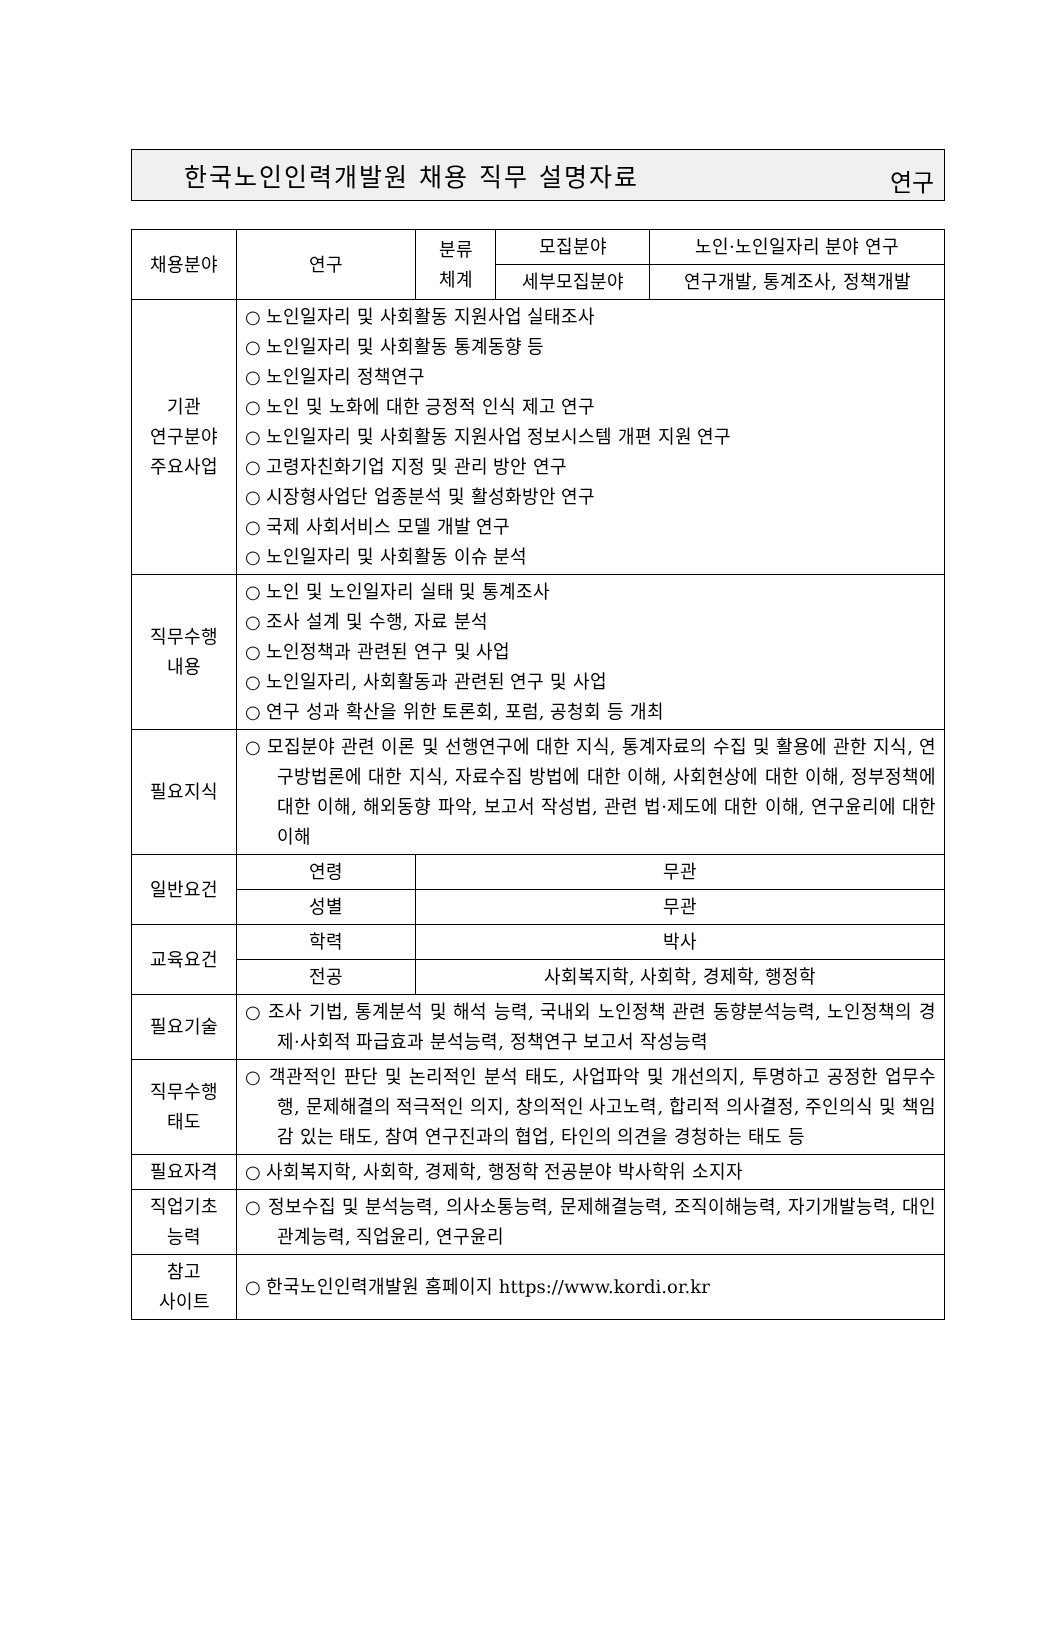한국노인인력개발원 채용 직무 설명자료
연구
| 채용분야 | 연구 | 분류 체계 | 모집분야 | 노인·노인일자리 분야 연구 |
| | | | 세부모집분야 | 연구개발, 통계조사, 정책개발 |
| 기관 연구분야 주요사업 | ○ 노인일자리 및 사회활동 지원사업 실태조사 ○ 노인일자리 및 사회활동 통계동향 등 ○ 노인일자리 정책연구 ○ 노인 및 노화에 대한 긍정적 인식 제고 연구 ○ 노인일자리 및 사회활동 지원사업 정보시스템 개편 지원 연구 ○ 고령자친화기업 지정 및 관리 방안 연구 ○ 시장형사업단 업종분석 및 활성화방안 연구 ○ 국제 사회서비스 모델 개발 연구 ○ 노인일자리 및 사회활동 이슈 분석 | | | |
| 직무수행 내용 | ○ 노인 및 노인일자리 실태 및 통계조사 ○ 조사 설계 및 수행, 자료 분석 ○ 노인정책과 관련된 연구 및 사업 ○ 노인일자리, 사회활동과 관련된 연구 및 사업 ○ 연구 성과 확산을 위한 토론회, 포럼, 공청회 등 개최 | | | |
| 필요지식 | ○ 모집분야 관련 이론 및 선행연구에 대한 지식, 통계자료의 수집 및 활용에 관한 지식, 연구방법론에 대한 지식, 자료수집 방법에 대한 이해, 사회현상에 대한 이해, 정부정책에 대한 이해, 해외동향 파악, 보고서 작성법, 관련 법·제도에 대한 이해, 연구윤리에 대한 이해 | | | |
| 일반요건 | 연령 | 무관 | | |
| | 성별 | 무관 | | |
| 교육요건 | 학력 | 박사 | | |
| | 전공 | 사회복지학, 사회학, 경제학, 행정학 | | |
| 필요기술 | ○ 조사 기법, 통계분석 및 해석 능력, 국내외 노인정책 관련 동향분석능력, 노인정책의 경제·사회적 파급효과 분석능력, 정책연구 보고서 작성능력 | | | |
| 직무수행 태도 | ○ 객관적인 판단 및 논리적인 분석 태도, 사업파악 및 개선의지, 투명하고 공정한 업무수행, 문제해결의 적극적인 의지, 창의적인 사고노력, 합리적 의사결정, 주인의식 및 책임감 있는 태도, 참여 연구진과의 협업, 타인의 의견을 경청하는 태도 등 | | | |
| 필요자격 | ○ 사회복지학, 사회학, 경제학, 행정학 전공분야 박사학위 소지자 | | | |
| 직업기초 능력 | ○ 정보수집 및 분석능력, 의사소통능력, 문제해결능력, 조직이해능력, 자기개발능력, 대인관계능력, 직업윤리, 연구윤리 | | | |
| 참고 사이트 | ○ 한국노인인력개발원 홈페이지 https://www.kordi.or.kr | | | |